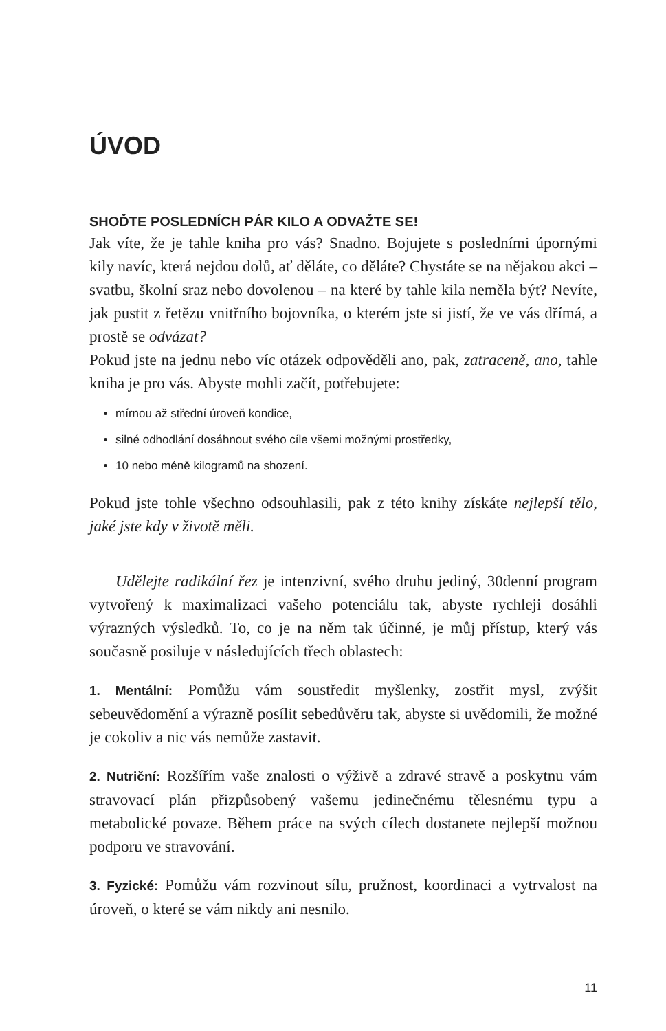ÚVOD
SHOĎTE POSLEDNÍCH PÁR KILO A ODVAŽTE SE!
Jak víte, že je tahle kniha pro vás? Snadno. Bojujete s posledními úpornými kily navíc, která nejdou dolů, ať děláte, co děláte? Chystáte se na nějakou akci – svatbu, školní sraz nebo dovolenou – na které by tahle kila neměla být? Nevíte, jak pustit z řetězu vnitřního bojovníka, o kterém jste si jistí, že ve vás dřímá, a prostě se odvázat?
Pokud jste na jednu nebo víc otázek odpověděli ano, pak, zatraceně, ano, tahle kniha je pro vás. Abyste mohli začít, potřebujete:
mírnou až střední úroveň kondice,
silné odhodlání dosáhnout svého cíle všemi možnými prostředky,
10 nebo méně kilogramů na shození.
Pokud jste tohle všechno odsouhlasili, pak z této knihy získáte nejlepší tělo, jaké jste kdy v životě měli.
Udělejte radikální řez je intenzivní, svého druhu jediný, 30denní program vytvořený k maximalizaci vašeho potenciálu tak, abyste rychleji dosáhli výrazných výsledků. To, co je na něm tak účinné, je můj přístup, který vás současně posiluje v následujících třech oblastech:
1. Mentální: Pomůžu vám soustředit myšlenky, zostřit mysl, zvýšit sebeuvědomění a výrazně posílit sebedůvěru tak, abyste si uvědomili, že možné je cokoliv a nic vás nemůže zastavit.
2. Nutriční: Rozšířím vaše znalosti o výživě a zdravé stravě a poskytnu vám stravovací plán přizpůsobený vašemu jedinečnému tělesnému typu a metabolické povaze. Během práce na svých cílech dostanete nejlepší možnou podporu ve stravování.
3. Fyzické: Pomůžu vám rozvinout sílu, pružnost, koordinaci a vytrvalost na úroveň, o které se vám nikdy ani nesnilo.
11